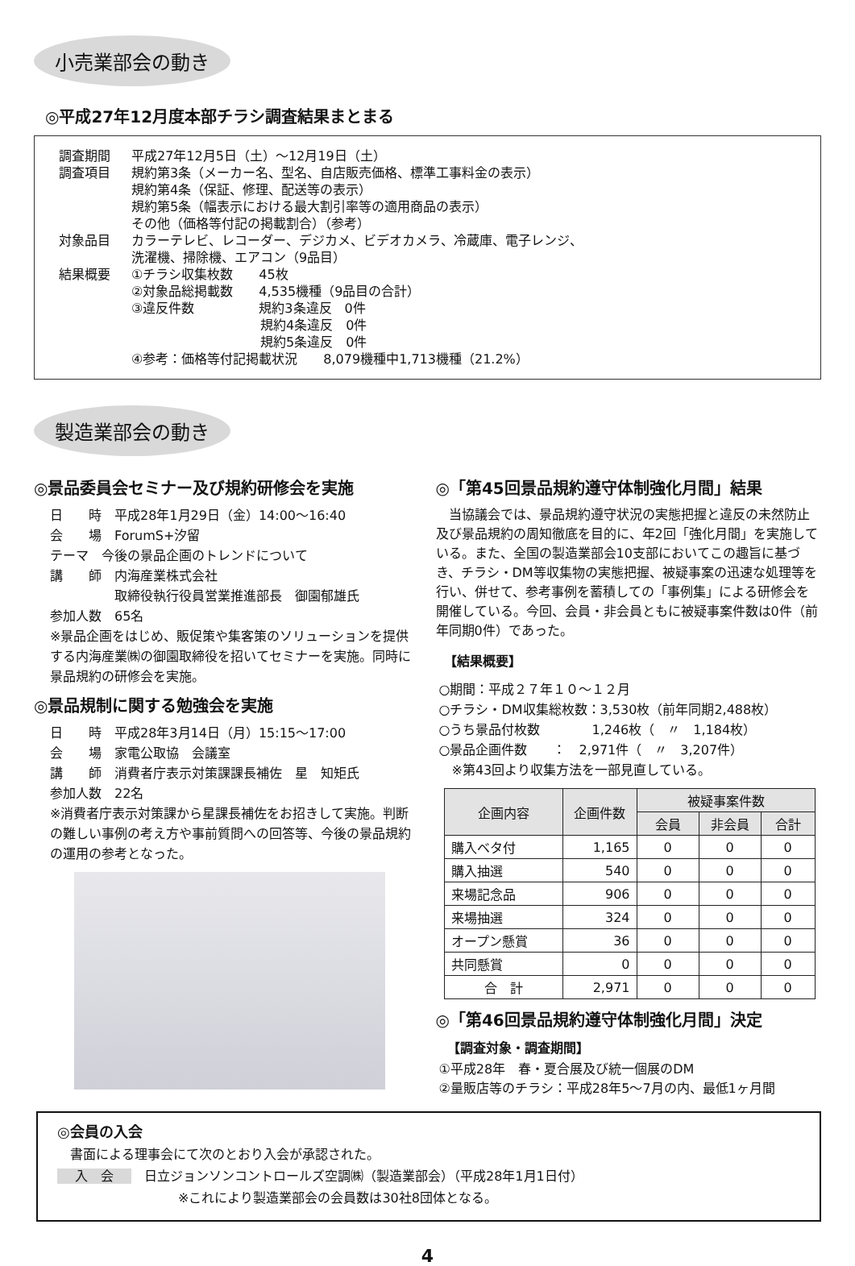小売業部会の動き
◎平成27年12月度本部チラシ調査結果まとまる
調査期間 平成27年12月5日（土）～12月19日（土）
調査項目 規約第3条（メーカー名、型名、自店販売価格、標準工事料金の表示）
規約第4条（保証、修理、配送等の表示）
規約第5条（幅表示における最大割引率等の適用商品の表示）
その他（価格等付記の掲載割合）（参考）
対象品目 カラーテレビ、レコーダー、デジカメ、ビデオカメラ、冷蔵庫、電子レンジ、
洗濯機、掃除機、エアコン（9品目）
結果概要 ①チラシ収集枚数　　45枚
②対象品総掲載数　　4,535機種（9品目の合計）
③違反件数　　　　　規約3条違反　0件
　　　　　　　　　　規約4条違反　0件
　　　　　　　　　　規約5条違反　0件
④参考：価格等付記掲載状況　　8,079機種中1,713機種（21.2%）
製造業部会の動き
◎景品委員会セミナー及び規約研修会を実施
日　　時　平成28年1月29日（金）14:00～16:40
会　　場　ForumS+汐留
テーマ　今後の景品企画のトレンドについて
講　　師　内海産業株式会社
　　　　　取締役執行役員営業推進部長　御園郁雄氏
参加人数　65名
※景品企画をはじめ、販促策や集客策のソリューションを提供する内海産業㈱の御園取締役を招いてセミナーを実施。同時に景品規約の研修会を実施。
◎景品規制に関する勉強会を実施
日　　時　平成28年3月14日（月）15:15～17:00
会　　場　家電公取協　会議室
講　　師　消費者庁表示対策課課長補佐　星　知矩氏
参加人数　22名
※消費者庁表示対策課から星課長補佐をお招きして実施。判断の難しい事例の考え方や事前質問への回答等、今後の景品規約の運用の参考となった。
◎「第45回景品規約遵守体制強化月間」結果
　当協議会では、景品規約遵守状況の実態把握と違反の未然防止及び景品規約の周知徹底を目的に、年2回「強化月間」を実施している。また、全国の製造業部会10支部においてこの趣旨に基づき、チラシ・DM等収集物の実態把握、被疑事案の迅速な処理等を行い、併せて、参考事例を蓄積しての「事例集」による研修会を開催している。今回、会員・非会員ともに被疑事案件数は0件（前年同期0件）であった。
【結果概要】
○期間：平成２７年１０～１２月
○チラシ・DM収集総枚数：3,530枚（前年同期2,488枚）
○うち景品付枚数　　　　1,246枚（　〃　1,184枚）
○景品企画件数　　：　2,971件（　〃　3,207件）
　※第43回より収集方法を一部見直している。
| 企画内容 | 企画件数 | 被疑事案件数 | | |
| --- | --- | --- | --- | --- |
| | | 会員 | 非会員 | 合計 |
| 購入ベタ付 | 1,165 | 0 | 0 | 0 |
| 購入抽選 | 540 | 0 | 0 | 0 |
| 来場記念品 | 906 | 0 | 0 | 0 |
| 来場抽選 | 324 | 0 | 0 | 0 |
| オープン懸賞 | 36 | 0 | 0 | 0 |
| 共同懸賞 | 0 | 0 | 0 | 0 |
| 合 計 | 2,971 | 0 | 0 | 0 |
◎「第46回景品規約遵守体制強化月間」決定
【調査対象・調査期間】
①平成28年　春・夏合展及び統一個展のDM
②量販店等のチラシ：平成28年5～7月の内、最低1ヶ月間
◎会員の入会
　書面による理事会にて次のとおり入会が承認された。
入　会 日立ジョンソンコントロールズ空調㈱（製造業部会）（平成28年1月1日付）
※これにより製造業部会の会員数は30社8団体となる。
4